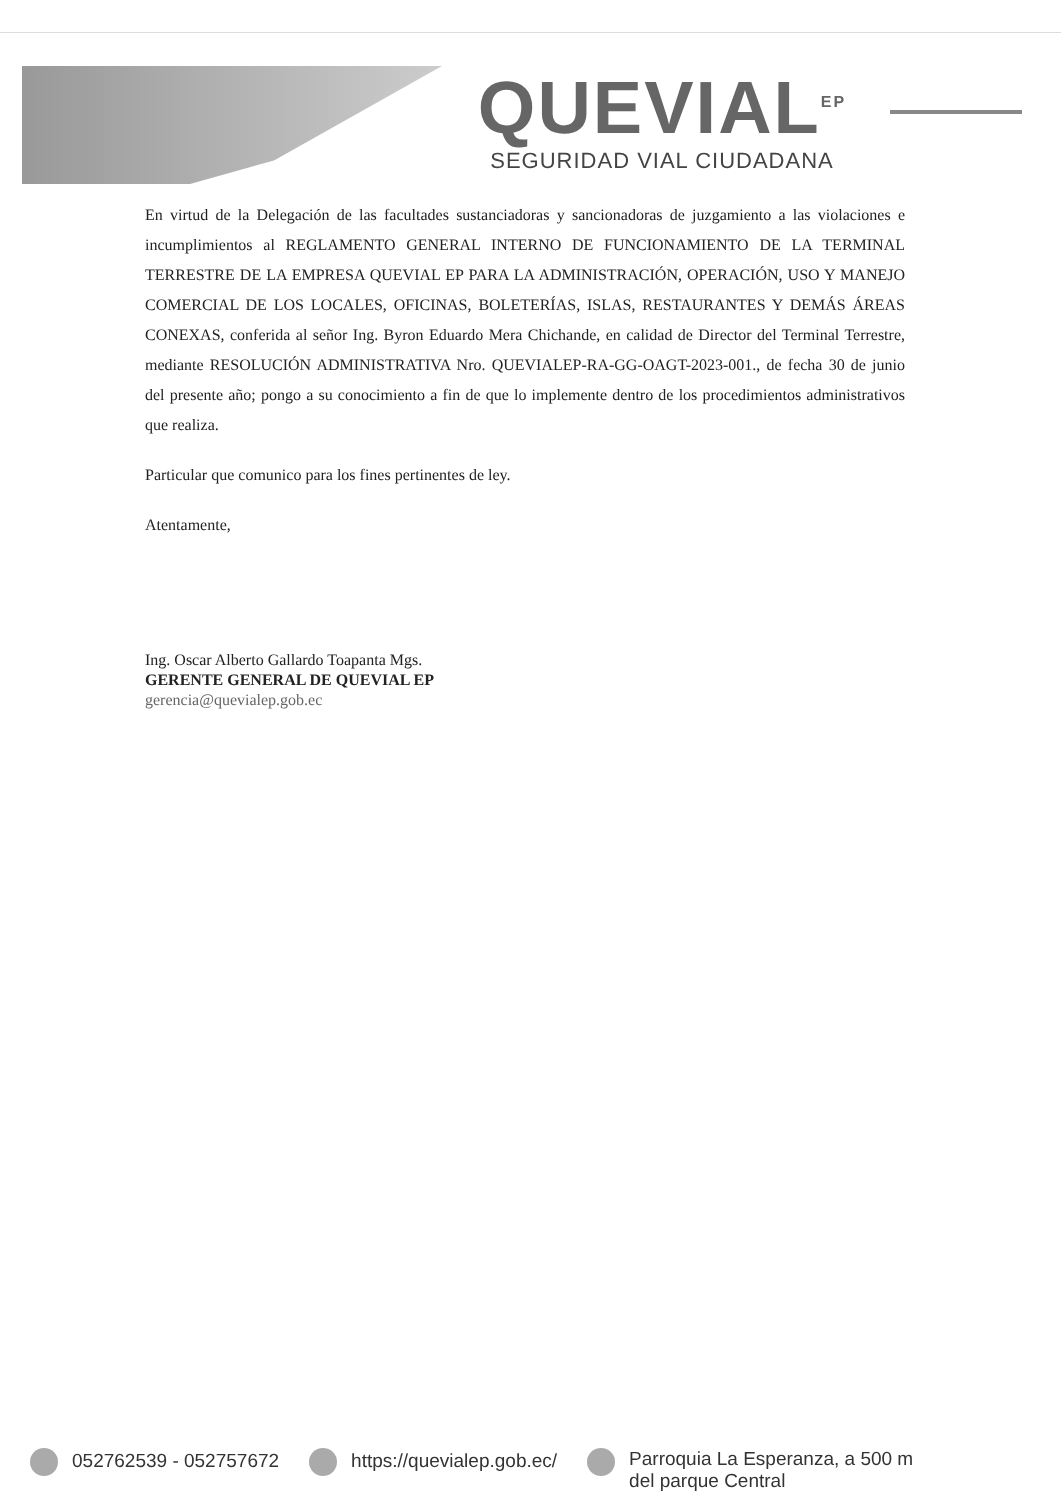QUEVIAL<sup>EP</sup>
SEGURIDAD VIAL CIUDADANA
En virtud de la Delegación de las facultades sustanciadoras y sancionadoras de juzgamiento a las violaciones e incumplimientos al REGLAMENTO GENERAL INTERNO DE FUNCIONAMIENTO DE LA TERMINAL TERRESTRE DE LA EMPRESA QUEVIAL EP PARA LA ADMINISTRACIÓN, OPERACIÓN, USO Y MANEJO COMERCIAL DE LOS LOCALES, OFICINAS, BOLETERÍAS, ISLAS, RESTAURANTES Y DEMÁS ÁREAS CONEXAS, conferida al señor Ing. Byron Eduardo Mera Chichande, en calidad de Director del Terminal Terrestre, mediante RESOLUCIÓN ADMINISTRATIVA Nro. QUEVIALEP-RA-GG-OAGT-2023-001., de fecha 30 de junio del presente año; pongo a su conocimiento a fin de que lo implemente dentro de los procedimientos administrativos que realiza.
Particular que comunico para los fines pertinentes de ley.
Atentamente,
Ing. Oscar Alberto Gallardo Toapanta Mgs.
GERENTE GENERAL DE QUEVIAL EP
gerencia@quevialep.gob.ec
052762539 - 052757672 https://quevialep.gob.ec/ Parroquia La Esperanza, a 500 m
del parque Central